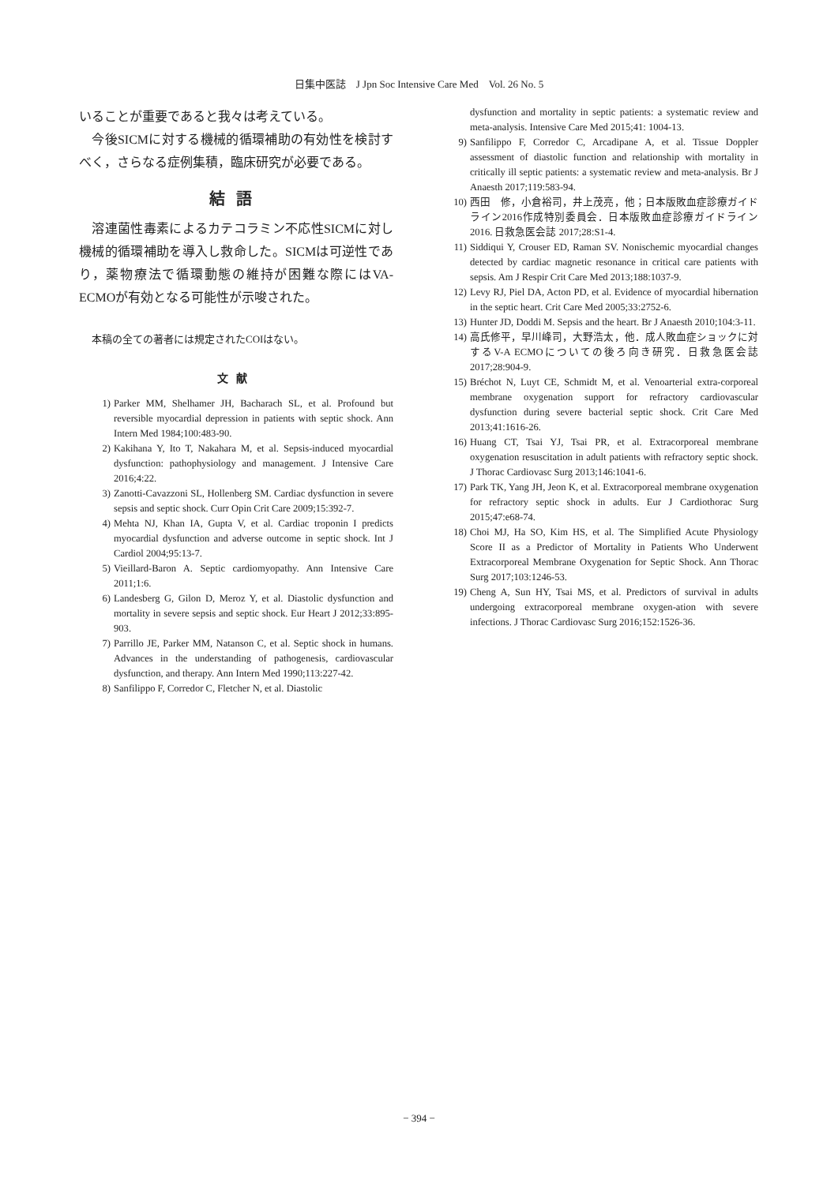日集中医誌　J Jpn Soc Intensive Care Med　Vol. 26 No. 5
いることが重要であると我々は考えている。
　今後SICMに対する機械的循環補助の有効性を検討すべく，さらなる症例集積，臨床研究が必要である。
結語
　溶連菌性毒素によるカテコラミン不応性SICMに対し機械的循環補助を導入し救命した。SICMは可逆性であり，薬物療法で循環動態の維持が困難な際にはVA-ECMOが有効となる可能性が示唆された。
本稿の全ての著者には規定されたCOIはない。
文献
1) Parker MM, Shelhamer JH, Bacharach SL, et al. Profound but reversible myocardial depression in patients with septic shock. Ann Intern Med 1984;100:483-90.
2) Kakihana Y, Ito T, Nakahara M, et al. Sepsis-induced myocardial dysfunction: pathophysiology and management. J Intensive Care 2016;4:22.
3) Zanotti-Cavazzoni SL, Hollenberg SM. Cardiac dysfunction in severe sepsis and septic shock. Curr Opin Crit Care 2009;15:392-7.
4) Mehta NJ, Khan IA, Gupta V, et al. Cardiac troponin I predicts myocardial dysfunction and adverse outcome in septic shock. Int J Cardiol 2004;95:13-7.
5) Vieillard-Baron A. Septic cardiomyopathy. Ann Intensive Care 2011;1:6.
6) Landesberg G, Gilon D, Meroz Y, et al. Diastolic dysfunction and mortality in severe sepsis and septic shock. Eur Heart J 2012;33:895-903.
7) Parrillo JE, Parker MM, Natanson C, et al. Septic shock in humans. Advances in the understanding of pathogenesis, cardiovascular dysfunction, and therapy. Ann Intern Med 1990;113:227-42.
8) Sanfilippo F, Corredor C, Fletcher N, et al. Diastolic
dysfunction and mortality in septic patients: a systematic review and meta-analysis. Intensive Care Med 2015;41: 1004-13.
9) Sanfilippo F, Corredor C, Arcadipane A, et al. Tissue Doppler assessment of diastolic function and relationship with mortality in critically ill septic patients: a systematic review and meta-analysis. Br J Anaesth 2017;119:583-94.
10) 西田　修，小倉裕司，井上茂亮，他；日本版敗血症診療ガイドライン2016作成特別委員会．日本版敗血症診療ガイドライン2016. 日救急医会誌 2017;28:S1-4.
11) Siddiqui Y, Crouser ED, Raman SV. Nonischemic myocardial changes detected by cardiac magnetic resonance in critical care patients with sepsis. Am J Respir Crit Care Med 2013;188:1037-9.
12) Levy RJ, Piel DA, Acton PD, et al. Evidence of myocardial hibernation in the septic heart. Crit Care Med 2005;33:2752-6.
13) Hunter JD, Doddi M. Sepsis and the heart. Br J Anaesth 2010;104:3-11.
14) 高氏修平，早川峰司，大野浩太，他．成人敗血症ショックに対するV-A ECMOについての後ろ向き研究．日救急医会誌 2017;28:904-9.
15) Bréchot N, Luyt CE, Schmidt M, et al. Venoarterial extra-corporeal membrane oxygenation support for refractory cardiovascular dysfunction during severe bacterial septic shock. Crit Care Med 2013;41:1616-26.
16) Huang CT, Tsai YJ, Tsai PR, et al. Extracorporeal membrane oxygenation resuscitation in adult patients with refractory septic shock. J Thorac Cardiovasc Surg 2013;146:1041-6.
17) Park TK, Yang JH, Jeon K, et al. Extracorporeal membrane oxygenation for refractory septic shock in adults. Eur J Cardiothorac Surg 2015;47:e68-74.
18) Choi MJ, Ha SO, Kim HS, et al. The Simplified Acute Physiology Score II as a Predictor of Mortality in Patients Who Underwent Extracorporeal Membrane Oxygenation for Septic Shock. Ann Thorac Surg 2017;103:1246-53.
19) Cheng A, Sun HY, Tsai MS, et al. Predictors of survival in adults undergoing extracorporeal membrane oxygen-ation with severe infections. J Thorac Cardiovasc Surg 2016;152:1526-36.
− 394 −